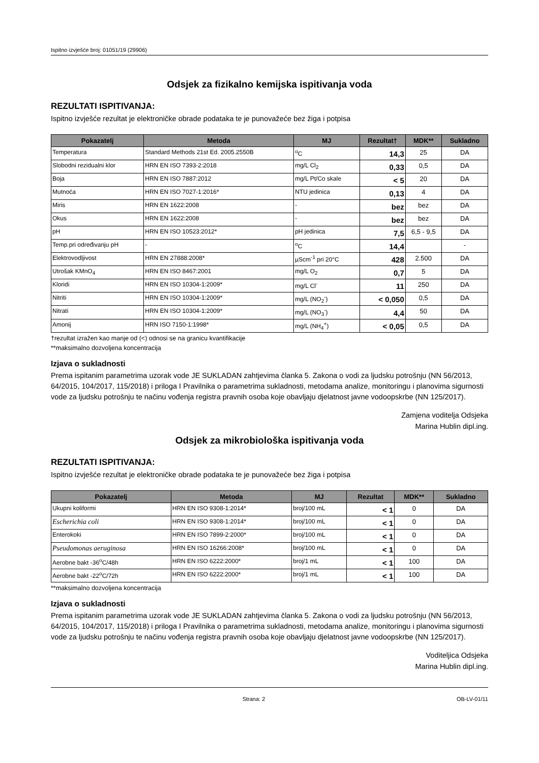Ispitno izvješće broj: 01051/19 (29906)
Odsjek za fizikalno kemijska ispitivanja voda
REZULTATI ISPITIVANJA:
Ispitno izvješće rezultat je elektroničke obrade podataka te je punovažeće bez žiga i potpisa
| Pokazatelj | Metoda | MJ | Rezultat† | MDK** | Sukladno |
| --- | --- | --- | --- | --- | --- |
| Temperatura | Standard Methods 21st Ed. 2005.2550B | <sup>o</sup> C | 14,3 | 25 | DA |
| Slobodni rezidualni klor | HRN EN ISO 7393-2:2018 | mg/L Cl<sub>2</sub> | 0,33 | 0,5 | DA |
| Boja | HRN EN ISO 7887:2012 | mg/L Pt/Co skale | < 5 | 20 | DA |
| Mutnoća | HRN EN ISO 7027-1:2016* | NTU jedinica | 0,13 | 4 | DA |
| Miris | HRN EN 1622:2008 | - | bez | bez | DA |
| Okus | HRN EN 1622:2008 | - | bez | bez | DA |
| pH | HRN EN ISO 10523:2012* | pH jedinica | 7,5 | 6,5 - 9,5 | DA |
| Temp.pri određivanju pH | - | <sup>o</sup> C | 14,4 | | - |
| Elektrovodljivost | HRN EN 27888:2008* | µScm<sup>-1</sup> pri 20°C | 428 | 2.500 | DA |
| Utrošak KMnO<sub>4</sub> | HRN EN ISO 8467:2001 | mg/L O<sub>2</sub> | 0,7 | 5 | DA |
| Kloridi | HRN EN ISO 10304-1:2009* | mg/L Cl<sup>-</sup> | 11 | 250 | DA |
| Nitriti | HRN EN ISO 10304-1:2009* | mg/L (NO<sub>2</sub><sup>-</sup>) | < 0,050 | 0,5 | DA |
| Nitrati | HRN EN ISO 10304-1:2009* | mg/L (NO<sub>3</sub><sup>-</sup>) | 4,4 | 50 | DA |
| Amonij | HRN ISO 7150-1:1998* | mg/L (NH<sub>4</sub><sup>+</sup>) | < 0,05 | 0,5 | DA |
†rezultat izražen kao manje od (<) odnosi se na granicu kvantifikacije
**maksimalno dozvoljena koncentracija
Izjava o sukladnosti
Prema ispitanim parametrima uzorak vode JE SUKLADAN zahtjevima članka 5. Zakona o vodi za ljudsku potrošnju (NN 56/2013, 64/2015, 104/2017, 115/2018) i priloga I Pravilnika o parametrima sukladnosti, metodama analize, monitoringu i planovima sigurnosti vode za ljudsku potrošnju te načinu vođenja registra pravnih osoba koje obavljaju djelatnost javne vodoopskrbe (NN 125/2017).
Zamjena voditelja Odsjeka
Marina Hublin dipl.ing.
Odsjek za mikrobiološka ispitivanja voda
REZULTATI ISPITIVANJA:
Ispitno izvješće rezultat je elektroničke obrade podataka te je punovažeće bez žiga i potpisa
| Pokazatelj | Metoda | MJ | Rezultat | MDK** | Sukladno |
| --- | --- | --- | --- | --- | --- |
| Ukupni koliformi | HRN EN ISO 9308-1:2014* | broj/100 mL | < 1 | 0 | DA |
| Escherichia coli | HRN EN ISO 9308-1:2014* | broj/100 mL | < 1 | 0 | DA |
| Enterokoki | HRN EN ISO 7899-2:2000* | broj/100 mL | < 1 | 0 | DA |
| Pseudomonas aeruginosa | HRN EN ISO 16266:2008* | broj/100 mL | < 1 | 0 | DA |
| Aerobne bakt -36<sup>o</sup>C/48h | HRN EN ISO 6222:2000* | broj/1 mL | < 1 | 100 | DA |
| Aerobne bakt -22<sup>o</sup>C/72h | HRN EN ISO 6222:2000* | broj/1 mL | < 1 | 100 | DA |
**maksimalno dozvoljena koncentracija
Izjava o sukladnosti
Prema ispitanim parametrima uzorak vode JE SUKLADAN zahtjevima članka 5. Zakona o vodi za ljudsku potrošnju (NN 56/2013, 64/2015, 104/2017, 115/2018) i priloga I Pravilnika o parametrima sukladnosti, metodama analize, monitoringu i planovima sigurnosti vode za ljudsku potrošnju te načinu vođenja registra pravnih osoba koje obavljaju djelatnost javne vodoopskrbe (NN 125/2017).
Voditeljica Odsjeka
Marina Hublin dipl.ing.
Strana: 2 OB-LV-01/11